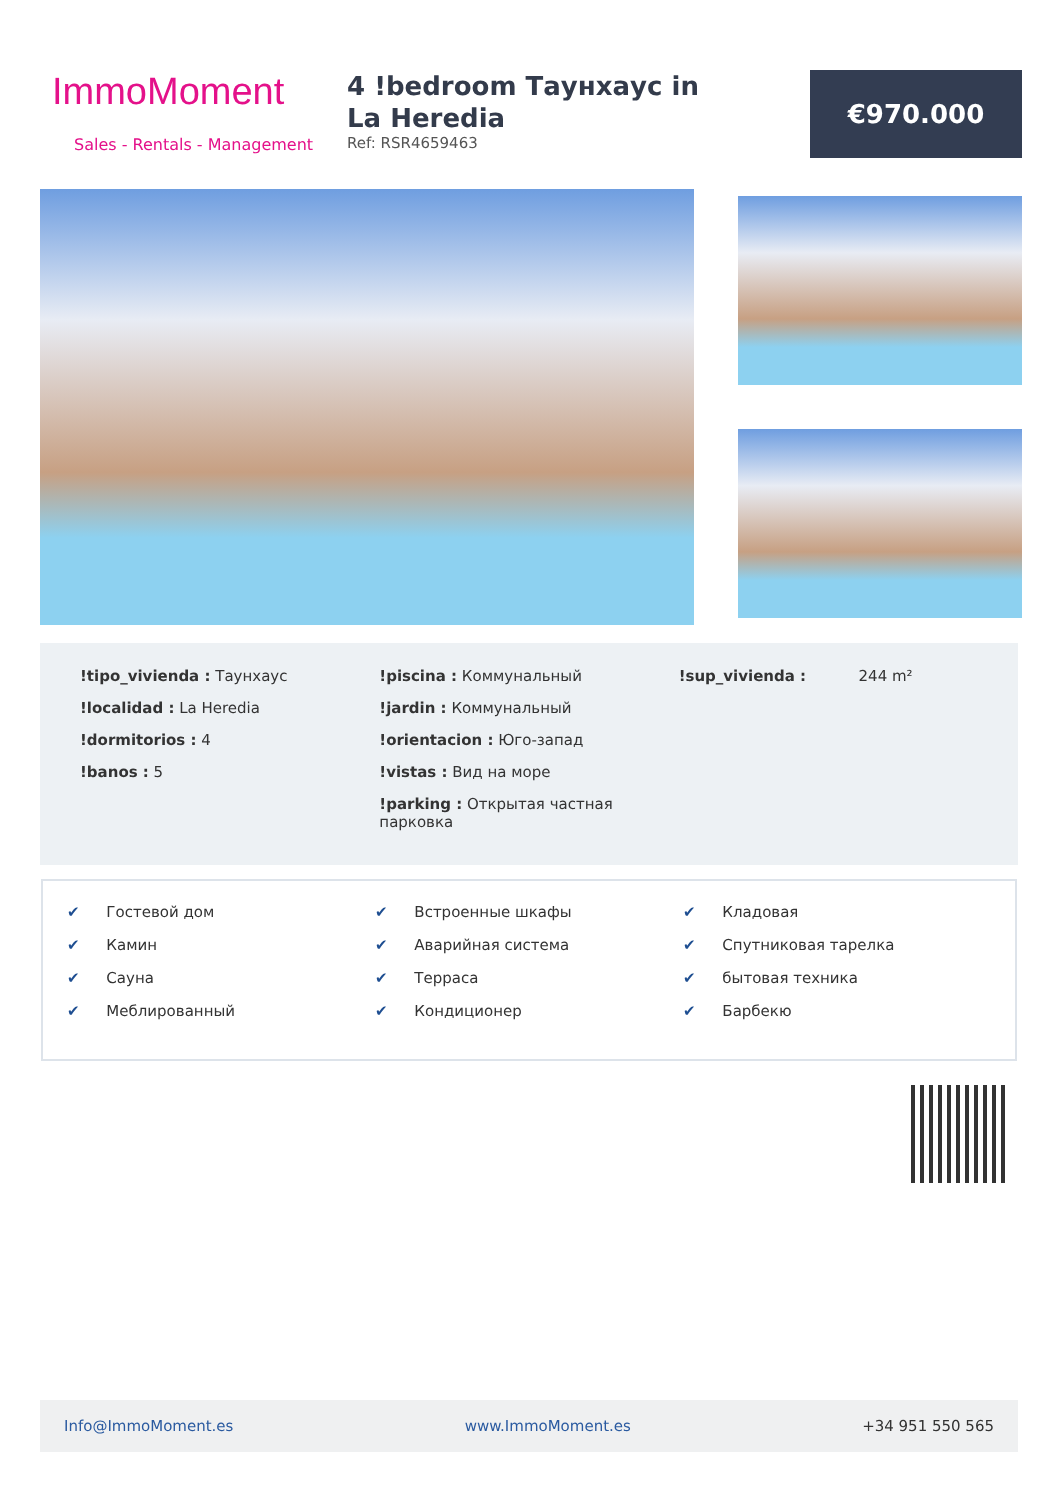ImmoMoment
Sales - Rentals - Management
4 !bedroom Таунхаус in La Heredia
Ref: RSR4659463
€970.000
!tipo_vivienda : Таунхаус
!localidad : La Heredia
!dormitorios : 4
!banos : 5
!piscina : Коммунальный
!jardin : Коммунальный
!orientacion : Юго-запад
!vistas : Вид на море
!parking : Открытая частная парковка
!sup_vivienda : 244 m²
✔ Гостевой дом
✔ Камин
✔ Сауна
✔ Меблированный
✔ Встроенные шкафы
✔ Аварийная система
✔ Терраса
✔ Кондиционер
✔ Кладовая
✔ Спутниковая тарелка
✔ бытовая техника
✔ Барбекю
Info@ImmoMoment.es www.ImmoMoment.es +34 951 550 565